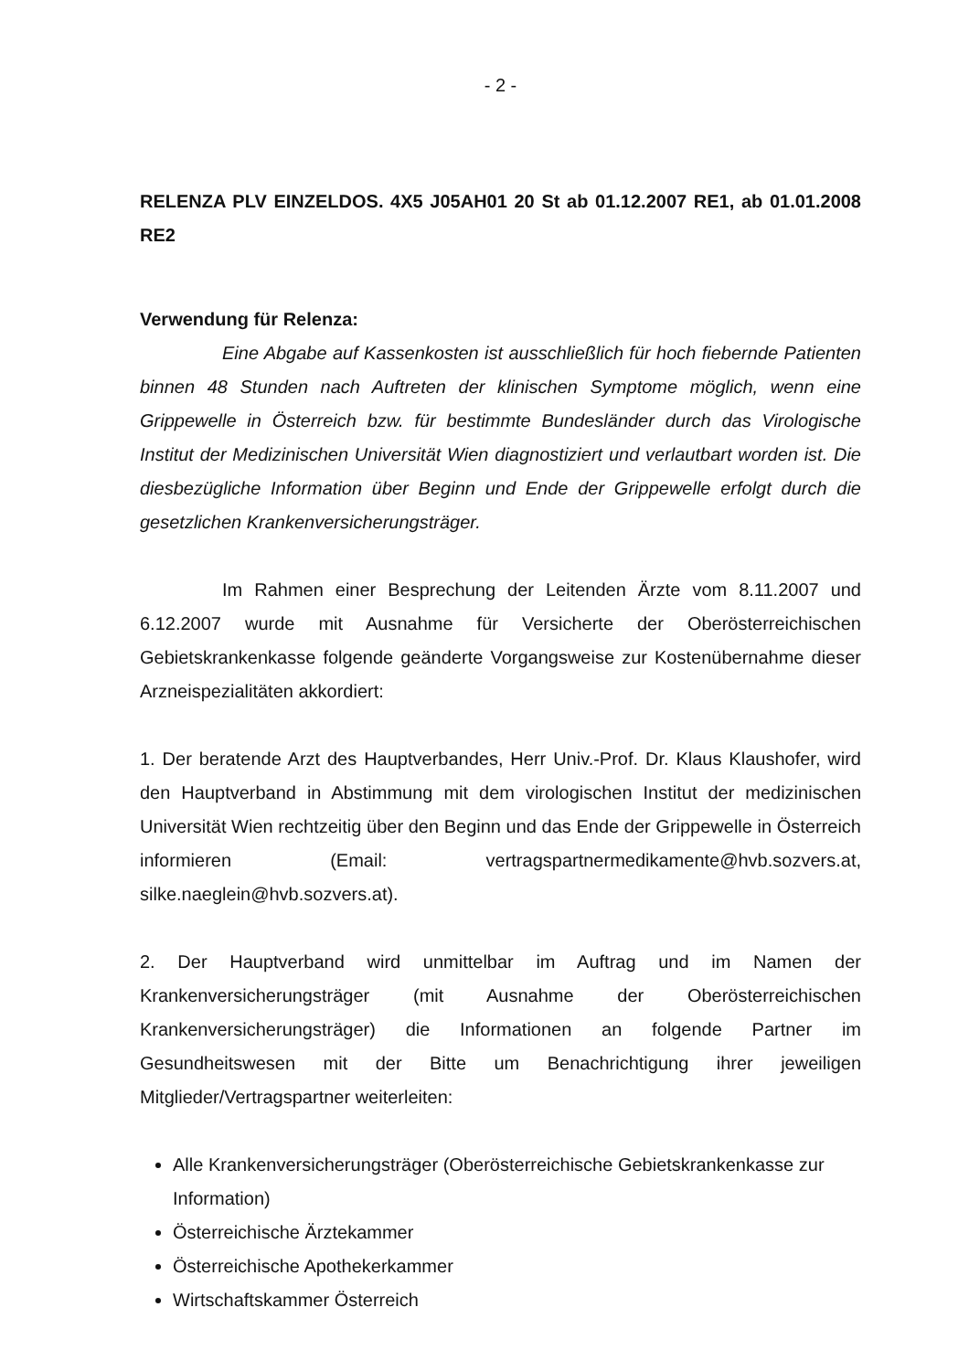- 2 -
RELENZA PLV EINZELDOS. 4X5 J05AH01 20 St ab 01.12.2007 RE1, ab 01.01.2008 RE2
Verwendung für Relenza:
Eine Abgabe auf Kassenkosten ist ausschließlich für hoch fiebernde Patienten binnen 48 Stunden nach Auftreten der klinischen Symptome möglich, wenn eine Grippewelle in Österreich bzw. für bestimmte Bundesländer durch das Virologische Institut der Medizinischen Universität Wien diagnostiziert und verlautbart worden ist. Die diesbezügliche Information über Beginn und Ende der Grippewelle erfolgt durch die gesetzlichen Krankenversicherungsträger.
Im Rahmen einer Besprechung der Leitenden Ärzte vom 8.11.2007 und 6.12.2007 wurde mit Ausnahme für Versicherte der Oberösterreichischen Gebietskrankenkasse folgende geänderte Vorgangsweise zur Kostenübernahme dieser Arzneispezialitäten akkordiert:
1. Der beratende Arzt des Hauptverbandes, Herr Univ.-Prof. Dr. Klaus Klaushofer, wird den Hauptverband in Abstimmung mit dem virologischen Institut der medizinischen Universität Wien rechtzeitig über den Beginn und das Ende der Grippewelle in Österreich informieren (Email: vertragspartnermedikamente@hvb.sozvers.at, silke.naeglein@hvb.sozvers.at).
2. Der Hauptverband wird unmittelbar im Auftrag und im Namen der Krankenversicherungsträger (mit Ausnahme der Oberösterreichischen Krankenversicherungsträger) die Informationen an folgende Partner im Gesundheitswesen mit der Bitte um Benachrichtigung ihrer jeweiligen Mitglieder/Vertragspartner weiterleiten:
Alle Krankenversicherungsträger (Oberösterreichische Gebietskrankenkasse zur Information)
Österreichische Ärztekammer
Österreichische Apothekerkammer
Wirtschaftskammer Österreich